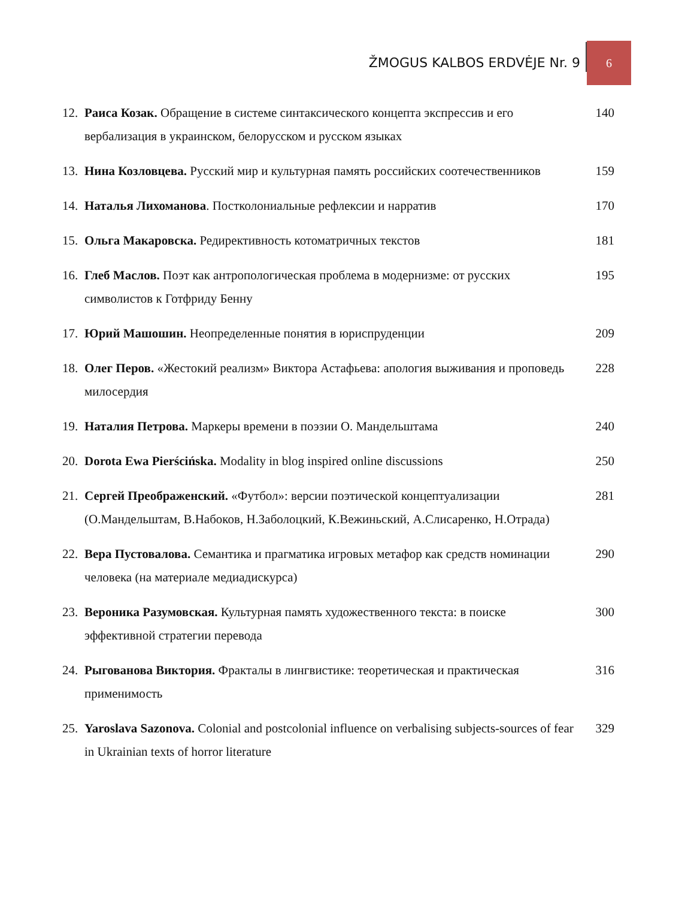ŽMOGUS KALBOS ERDVĖJE Nr. 9
6
12. Раиса Козак. Обращение в системе синтаксического концепта экспрессив и его вербализация в украинском, белорусском и русском языках 140
13. Нина Козловцева. Русский мир и культурная память российских соотечественников 159
14. Наталья Лихоманова. Постколониальные рефлексии и нарратив 170
15. Ольга Макаровска. Редирективность котоматричных текстов 181
16. Глеб Маслов. Поэт как антропологическая проблема в модернизме: от русских символистов к Готфриду Бенну 195
17. Юрий Машошин. Неопределенные понятия в юриспруденции 209
18. Олег Перов. «Жестокий реализм» Виктора Астафьева: апология выживания и проповедь милосердия 228
19. Наталия Петрова. Маркеры времени в поэзии О. Мандельштама 240
20. Dorota Ewa Pierścińska. Modality in blog inspired online discussions 250
21. Сергей Преображенский. «Футбол»: версии поэтической концептуализации (О.Мандельштам, В.Набоков, Н.Заболоцкий, К.Вежиньский, А.Слисаренко, Н.Отрада) 281
22. Вера Пустовалова. Семантика и прагматика игровых метафор как средств номинации человека (на материале медиадискурса) 290
23. Вероника Разумовская. Культурная память художественного текста: в поиске эффективной стратегии перевода 300
24. Рыгованова Виктория. Фракталы в лингвистике: теоретическая и практическая применимость 316
25. Yaroslava Sazonova. Colonial and postcolonial influence on verbalising subjects-sources of fear in Ukrainian texts of horror literature 329